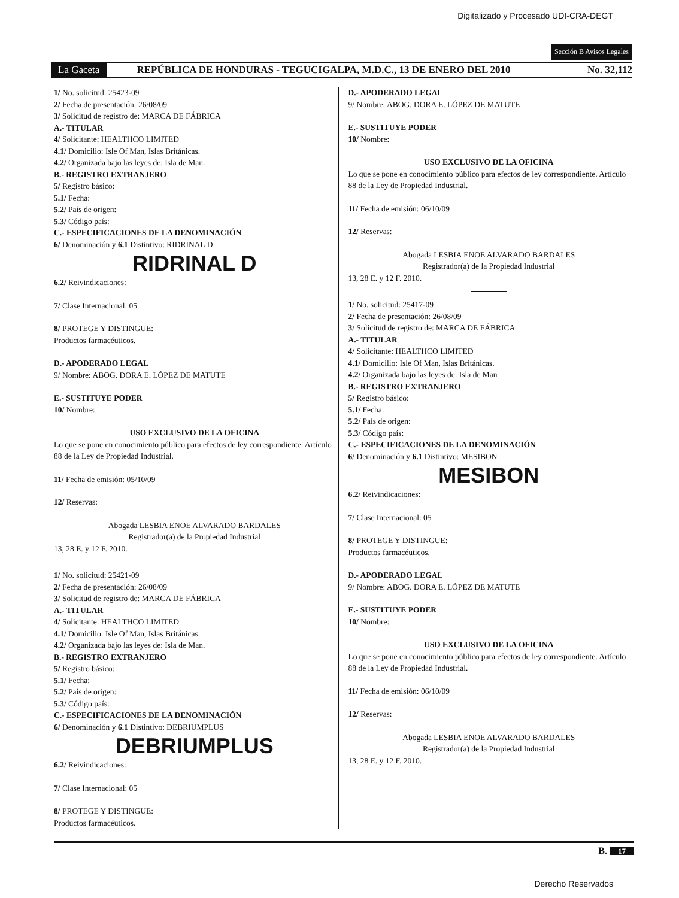Digitalizado y Procesado UDI-CRA-DEGT
Sección B Avisos Legales
La Gaceta REPÚBLICA DE HONDURAS - TEGUCIGALPA, M.D.C., 13 DE ENERO DEL 2010 No. 32,112
1/ No. solicitud: 25423-09
2/ Fecha de presentación: 26/08/09
3/ Solicitud de registro de: MARCA DE FÁBRICA
A.- TITULAR
4/ Solicitante: HEALTHCO LIMITED
4.1/ Domicilio: Isle Of Man, Islas Británicas.
4.2/ Organizada bajo las leyes de: Isla de Man.
B.- REGISTRO EXTRANJERO
5/ Registro básico:
5.1/ Fecha:
5.2/ País de origen:
5.3/ Código país:
C.- ESPECIFICACIONES DE LA DENOMINACIÓN
6/ Denominación y 6.1 Distintivo: RIDRINAL D
RIDRINAL D
6.2/ Reivindicaciones:
7/ Clase Internacional: 05
8/ PROTEGE Y DISTINGUE:
Productos farmacéuticos.
D.- APODERADO LEGAL
9/ Nombre: ABOG. DORA E. LÓPEZ DE MATUTE
E.- SUSTITUYE PODER
10/ Nombre:
USO EXCLUSIVO DE LA OFICINA
Lo que se pone en conocimiento público para efectos de ley correspondiente. Artículo 88 de la Ley de Propiedad Industrial.
11/ Fecha de emisión: 05/10/09
12/ Reservas:
Abogada LESBIA ENOE ALVARADO BARDALES
Registrador(a) de la Propiedad Industrial
13, 28 E. y 12 F. 2010.
1/ No. solicitud: 25421-09
2/ Fecha de presentación: 26/08/09
3/ Solicitud de registro de: MARCA DE FÁBRICA
A.- TITULAR
4/ Solicitante: HEALTHCO LIMITED
4.1/ Domicilio: Isle Of Man, Islas Británicas.
4.2/ Organizada bajo las leyes de: Isla de Man.
B.- REGISTRO EXTRANJERO
5/ Registro básico:
5.1/ Fecha:
5.2/ País de origen:
5.3/ Código país:
C.- ESPECIFICACIONES DE LA DENOMINACIÓN
6/ Denominación y 6.1 Distintivo: DEBRIUMPLUS
DEBRIUMPLUS
6.2/ Reivindicaciones:
7/ Clase Internacional: 05
8/ PROTEGE Y DISTINGUE:
Productos farmacéuticos.
D.- APODERADO LEGAL
9/ Nombre: ABOG. DORA E. LÓPEZ DE MATUTE
E.- SUSTITUYE PODER
10/ Nombre:
USO EXCLUSIVO DE LA OFICINA
Lo que se pone en conocimiento público para efectos de ley correspondiente. Artículo 88 de la Ley de Propiedad Industrial.
11/ Fecha de emisión: 06/10/09
12/ Reservas:
Abogada LESBIA ENOE ALVARADO BARDALES
Registrador(a) de la Propiedad Industrial
13, 28 E. y 12 F. 2010.
1/ No. solicitud: 25417-09
2/ Fecha de presentación: 26/08/09
3/ Solicitud de registro de: MARCA DE FÁBRICA
A.- TITULAR
4/ Solicitante: HEALTHCO LIMITED
4.1/ Domicilio: Isle Of Man, Islas Británicas.
4.2/ Organizada bajo las leyes de: Isla de Man
B.- REGISTRO EXTRANJERO
5/ Registro básico:
5.1/ Fecha:
5.2/ País de origen:
5.3/ Código país:
C.- ESPECIFICACIONES DE LA DENOMINACIÓN
6/ Denominación y 6.1 Distintivo: MESIBON
MESIBON
6.2/ Reivindicaciones:
7/ Clase Internacional: 05
8/ PROTEGE Y DISTINGUE:
Productos farmacéuticos.
D.- APODERADO LEGAL
9/ Nombre: ABOG. DORA E. LÓPEZ DE MATUTE
E.- SUSTITUYE PODER
10/ Nombre:
USO EXCLUSIVO DE LA OFICINA
Lo que se pone en conocimiento público para efectos de ley correspondiente. Artículo 88 de la Ley de Propiedad Industrial.
11/ Fecha de emisión: 06/10/09
12/ Reservas:
Abogada LESBIA ENOE ALVARADO BARDALES
Registrador(a) de la Propiedad Industrial
13, 28 E. y 12 F. 2010.
B. 17
Derecho Reservados